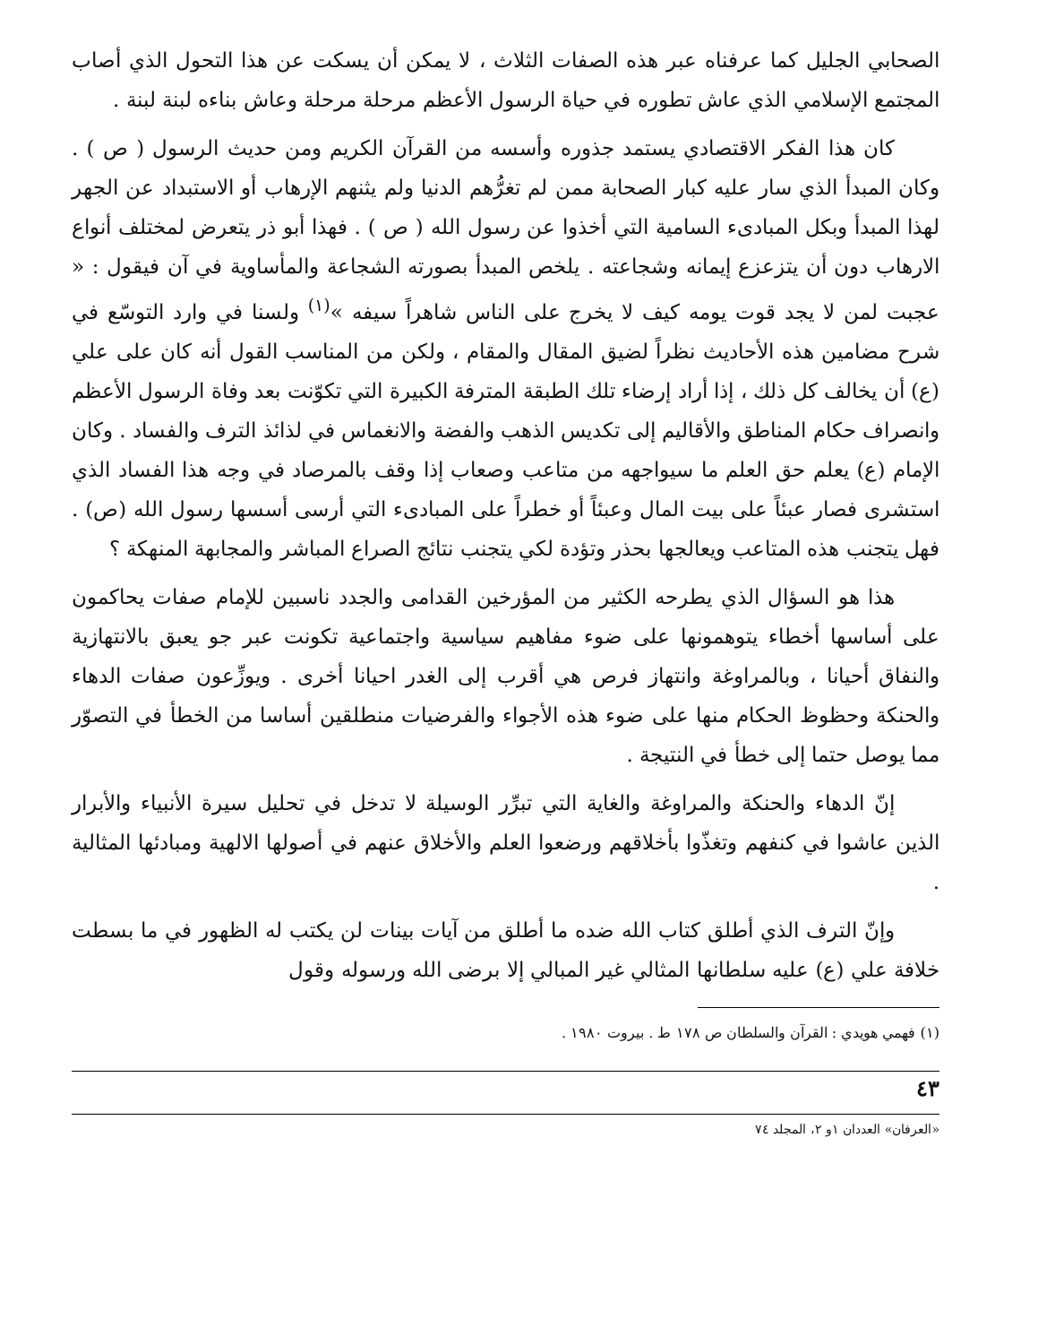الصحابي الجليل كما عرفناه عبر هذه الصفات الثلاث ، لا يمكن أن يسكت عن هذا التحول الذي أصاب المجتمع الإسلامي الذي عاش تطوره في حياة الرسول الأعظم مرحلة مرحلة وعاش بناءه لبنة لبنة .
كان هذا الفكر الاقتصادي يستمد جذوره وأسسه من القرآن الكريم ومن حديث الرسول ( ص ) . وكان المبدأ الذي سار عليه كبار الصحابة ممن لم تغرُّهم الدنيا ولم يثنهم الإرهاب أو الاستبداد عن الجهر لهذا المبدأ وبكل المبادىء السامية التي أخذوا عن رسول الله ( ص ) . فهذا أبو ذر يتعرض لمختلف أنواع الارهاب دون أن يتزعزع إيمانه وشجاعته . يلخص المبدأ بصورته الشجاعة والمأساوية في آن فيقول : « عجبت لمن لا يجد قوت يومه كيف لا يخرج على الناس شاهراً سيفه »<sup>(١)</sup> ولسنا في وارد التوسّع في شرح مضامين هذه الأحاديث نظراً لضيق المقال والمقام ، ولكن من المناسب القول أنه كان على علي (ع) أن يخالف كل ذلك ، إذا أراد إرضاء تلك الطبقة المترفة الكبيرة التي تكوّنت بعد وفاة الرسول الأعظم وانصراف حكام المناطق والأقاليم إلى تكديس الذهب والفضة والانغماس في لذائذ الترف والفساد . وكان الإمام (ع) يعلم حق العلم ما سيواجهه من متاعب وصعاب إذا وقف بالمرصاد في وجه هذا الفساد الذي استشرى فصار عبئاً على بيت المال وعبئاً أو خطراً على المبادىء التي أرسى أسسها رسول الله (ص) . فهل يتجنب هذه المتاعب ويعالجها بحذر وتؤدة لكي يتجنب نتائج الصراع المباشر والمجابهة المنهكة ؟
هذا هو السؤال الذي يطرحه الكثير من المؤرخين القدامى والجدد ناسبين للإمام صفات يحاكمون على أساسها أخطاء يتوهمونها على ضوء مفاهيم سياسية واجتماعية تكونت عبر جو يعبق بالانتهازية والنفاق أحيانا ، وبالمراوغة وانتهاز فرص هي أقرب إلى الغدر احيانا أخرى . ويوزِّعون صفات الدهاء والحنكة وحظوظ الحكام منها على ضوء هذه الأجواء والفرضيات منطلقين أساسا من الخطأ في التصوّر مما يوصل حتما إلى خطأ في النتيجة .
إنّ الدهاء والحنكة والمراوغة والغاية التي تبرِّر الوسيلة لا تدخل في تحليل سيرة الأنبياء والأبرار الذين عاشوا في كنفهم وتغذّوا بأخلاقهم ورضعوا العلم والأخلاق عنهم في أصولها الالهية ومبادئها المثالية .
وإنّ الترف الذي أطلق كتاب الله ضده ما أطلق من آيات بينات لن يكتب له الظهور في ما بسطت خلافة علي (ع) عليه سلطانها المثالي غير المبالي إلا برضى الله ورسوله وقول
(١) فهمي هويدي : القرآن والسلطان ص ١٧٨ ط . بيروت ١٩٨٠ .
٤٣
«العرفان» العددان ١و ٢، المجلد ٧٤